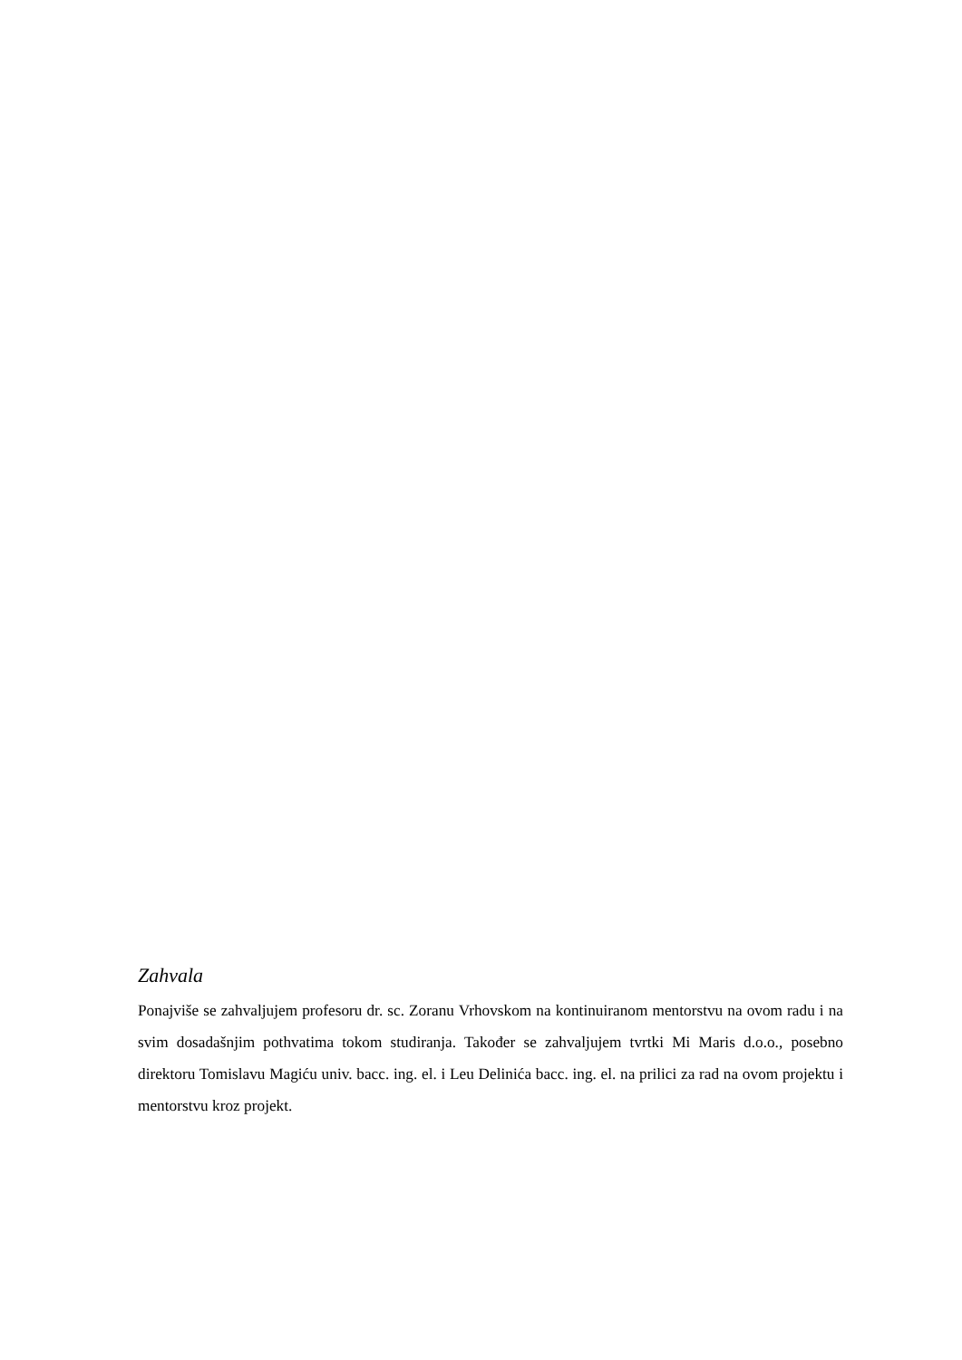Zahvala
Ponajviše se zahvaljujem profesoru dr. sc. Zoranu Vrhovskom na kontinuiranom mentorstvu na ovom radu i na svim dosadašnjim pothvatima tokom studiranja. Također se zahvaljujem tvrtki Mi Maris d.o.o., posebno direktoru Tomislavu Magiću univ. bacc. ing. el. i Leu Delinića bacc. ing. el. na prilici za rad na ovom projektu i mentorstvu kroz projekt.